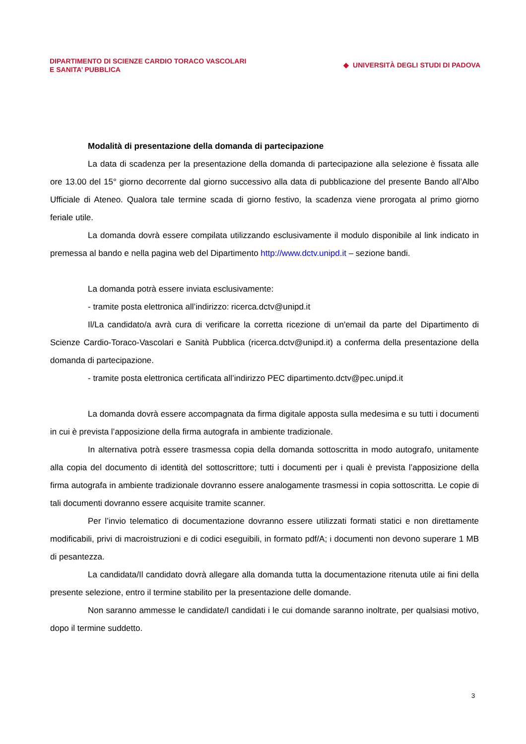DIPARTIMENTO DI SCIENZE CARDIO TORACO VASCOLARI
E SANITA’ PUBBLICA
◆ UNIVERSITÀ DEGLI STUDI DI PADOVA
Modalità di presentazione della domanda di partecipazione
La data di scadenza per la presentazione della domanda di partecipazione alla selezione è fissata alle ore 13.00 del 15° giorno decorrente dal giorno successivo alla data di pubblicazione del presente Bando all’Albo Ufficiale di Ateneo. Qualora tale termine scada di giorno festivo, la scadenza viene prorogata al primo giorno feriale utile.
La domanda dovrà essere compilata utilizzando esclusivamente il modulo disponibile al link indicato in premessa al bando e nella pagina web del Dipartimento http://www.dctv.unipd.it – sezione bandi.
La domanda potrà essere inviata esclusivamente:
- tramite posta elettronica all’indirizzo: ricerca.dctv@unipd.it
Il/La candidato/a avrà cura di verificare la corretta ricezione di un'email da parte del Dipartimento di Scienze Cardio-Toraco-Vascolari e Sanità Pubblica (ricerca.dctv@unipd.it) a conferma della presentazione della domanda di partecipazione.
- tramite posta elettronica certificata all’indirizzo PEC dipartimento.dctv@pec.unipd.it
La domanda dovrà essere accompagnata da firma digitale apposta sulla medesima e su tutti i documenti in cui è prevista l’apposizione della firma autografa in ambiente tradizionale.
In alternativa potrà essere trasmessa copia della domanda sottoscritta in modo autografo, unitamente alla copia del documento di identità del sottoscrittore; tutti i documenti per i quali è prevista l’apposizione della firma autografa in ambiente tradizionale dovranno essere analogamente trasmessi in copia sottoscritta. Le copie di tali documenti dovranno essere acquisite tramite scanner.
Per l’invio telematico di documentazione dovranno essere utilizzati formati statici e non direttamente modificabili, privi di macroistruzioni e di codici eseguibili, in formato pdf/A; i documenti non devono superare 1 MB di pesantezza.
La candidata/Il candidato dovrà allegare alla domanda tutta la documentazione ritenuta utile ai fini della presente selezione, entro il termine stabilito per la presentazione delle domande.
Non saranno ammesse le candidate/I candidati i le cui domande saranno inoltrate, per qualsiasi motivo, dopo il termine suddetto.
3